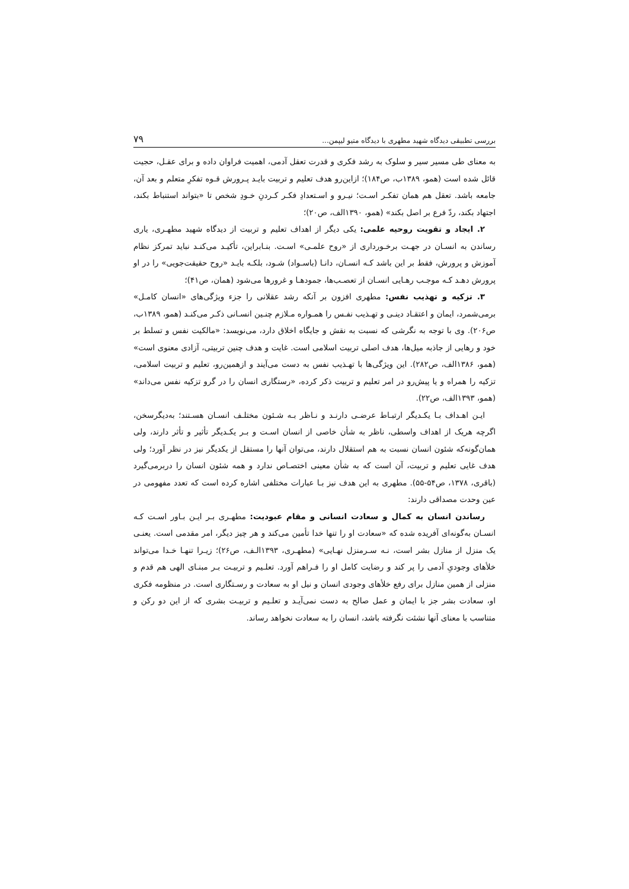بررسی تطبیقی دیدگاه شهید مطهری با دیدگاه متیو لیپمن... ۷۹
به معنای طی مسیر سیر و سلوک به رشد فکری و قدرت تعقل آدمی، اهمیت فراوان داده و برای عقـل، حجیت قائل شده است (همو، ۱۳۸۹ب، ص۱۸۴)؛ ازاین‌رو هدف تعلیم و تربیت بایـد پـرورش قـوه تفکرِ متعلم و بعد آن، جامعه باشد. تعقل هم همان تفکـر اسـت؛ نیـرو و اسـتعدادِ فکـر کـردنِ خـودِ شخص تا «بتواند استنباط بکند، اجتهاد بکند، ردّ فرع بر اصل بکند» (همو، ۱۳۹۰الف، ص۲۰)؛
۲. ایجاد و تقویت روحیه علمی: یکی دیگر از اهداف تعلیم و تربیت از دیدگاه شهید مطهـری، یاری رساندن به انسـان در جهـت برخـورداری از «روح علمـی» اسـت. بنـابراین، تأکیـد می‌کنـد نباید تمرکز نظام آموزش و پرورش، فقط بر این باشد کـه انسـان، دانـا (باسـواد) شـود، بلکـه بایـد «روح حقیقت‌جویی» را در او پرورش دهـد کـه موجـب رهـایی انسـان از تعصـب‌ها، جمودهـا و غرورها می‌شود (همان، ص۴۱)؛
۳. تزکیه و تهذیب نفس: مطهری افزون بر آنکه رشد عقلانی را جزء ویژگی‌های «انسان کامـل» برمی‌شمرد، ایمان و اعتقـاد دینـی و تهـذیب نفـس را همـواره مـلازم چنـین انسـانی ذکـر می‌کنـد (همو، ۱۳۸۹ب، ص۲۰۶). وی با توجه به نگرشی که نسبت به نقش و جایگاه اخلاق دارد، می‌نویسد: «مالکیت نفس و تسلط بر خود و رهایی از جاذبه میل‌ها، هدف اصلی تربیت اسلامی است. غایت و هدف چنین تربیتی، آزادی معنوی است» (همو، ۱۳۸۶الف، ص۲۸۲). این ویژگی‌ها با تهـذیب نفس به دست می‌آیند و ازهمین‌رو، تعلیم و تربیت اسلامی، تزکیه را همراه و یا پیش‌رو در امر تعلیم و تربیت ذکر کرده، «رستگاری انسان را در گرو تزکیه نفس می‌داند» (همو، ۱۳۹۳الف، ص۲۲).
ایـن اهـداف بـا یکـدیگر ارتبـاط عرضـی دارنـد و نـاظر بـه شـئون مختلـف انسـان هسـتند؛ به‌دیگرسخن، اگرچه هریک از اهداف واسطی، ناظر به شأن خاصی از انسان اسـت و بـر یکـدیگر تأثیر و تأثر دارند، ولی همان‌گونه‌که شئون انسان نسبت به هم استقلال دارند، می‌توان آنها را مستقل از یکدیگر نیز در نظر آورد؛ ولی هدف غایی تعلیم و تربیت، آن است که به شأن معینی اختصـاص ندارد و همه شئون انسان را دربرمی‌گیرد (باقری، ۱۳۷۸، ص۵۴-۵۵). مطهری به این هدف نیز بـا عبارات مختلفی اشاره کرده است که تعدد مفهومی در عین وحدت مصداقی دارند:
رساندن انسان به کمال و سعادت انسانی و مقام عبودیت: مطهـری بـر ایـن بـاور اسـت کـه انسـان به‌گونه‌ای آفریده شده که «سعادت او را تنها خدا تأمین می‌کند و هر چیز دیگر، امر مقدمی است. یعنـی یک منزل از منازل بشر است، نـه سـرمنزل نهـایی» (مطهـری، ۱۳۹۳الـف، ص۲۶)؛ زیـرا تنهـا خـدا می‌تواند خلأهای وجودیِ آدمی را پر کند و رضایت کامل او را فـراهم آورد. تعلـیم و تربیـت بـر مبنـای الهی هم قدم و منزلی از همین منازل برای رفع خلأهای وجودی انسان و نیل او به سعادت و رسـتگاری است. در منظومه فکری او، سعادت بشر جز با ایمان و عمل صالح به دست نمی‌آیـد و تعلـیم و تربیـت بشری که از این دو رکن و متناسب با معنای آنها نشئت نگرفته باشد، انسان را به سعادت نخواهد رساند.